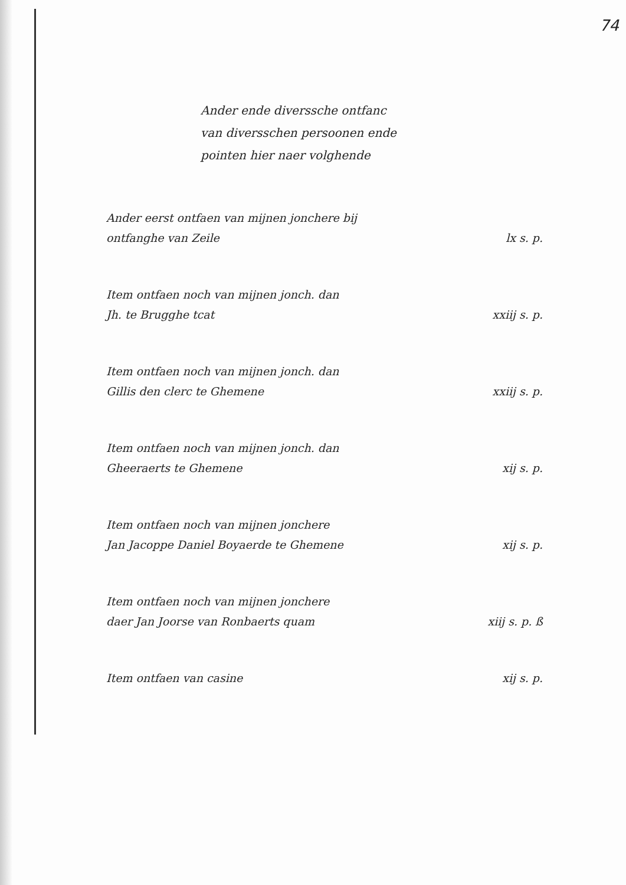74
Ander ende diverssche ontfanc
van diversschen persoonen ende
pointen hier naer volghende
Ander eerst ontfaen van mijnen jonchere bij
ontfanghe van Zeile
lx s. p.
Item ontfaen noch van mijnen jonch. dan
Jh. te Brugghe tcat
xxiij s. p.
Item ontfaen noch van mijnen jonch. dan
Gillis den clerc te Ghemene
xxiij s. p.
Item ontfaen noch van mijnen jonch. dan
Gheeraerts te Ghemene
xij s. p.
Item ontfaen noch van mijnen jonchere
Jan Jacoppe Daniel Boyaerde te Ghemene
xij s. p.
Item ontfaen noch van mijnen jonchere
daer Jan Joorse van Ronbaerts quam
xiij s. p. ß
Item ontfaen van casine xij s. p.